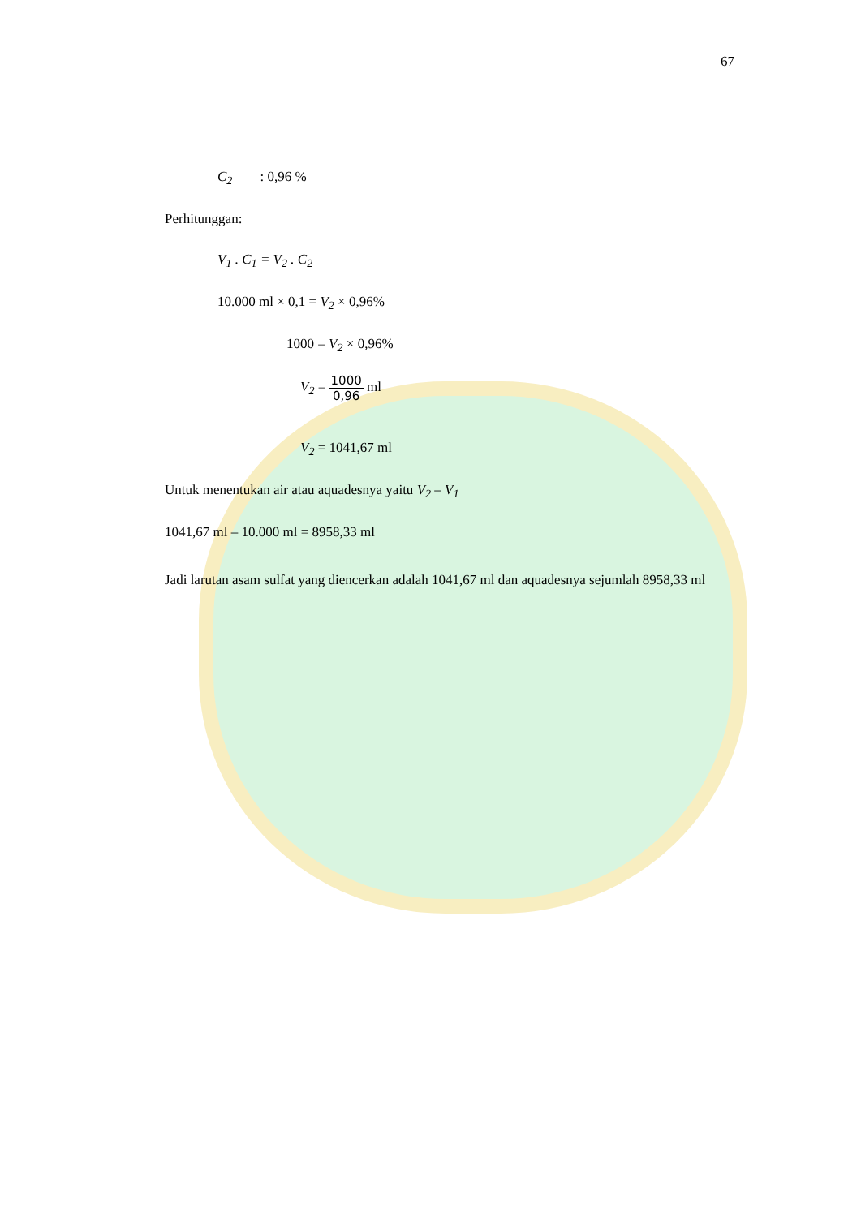67
C<sub>2</sub> : 0,96 %
Perhitunggan:
V<sub>1</sub> . C<sub>1</sub> = V<sub>2</sub> . C<sub>2</sub>
10.000 ml × 0,1 = V<sub>2</sub> × 0,96%
1000 = V<sub>2</sub> × 0,96%
V<sub>2</sub> = 1000 0,96 ml
V<sub>2</sub> = 1041,67 ml
Untuk menentukan air atau aquadesnya yaitu V<sub>2</sub> – V<sub>1</sub>
1041,67 ml – 10.000 ml = 8958,33 ml
Jadi larutan asam sulfat yang diencerkan adalah 1041,67 ml dan aquadesnya sejumlah 8958,33 ml